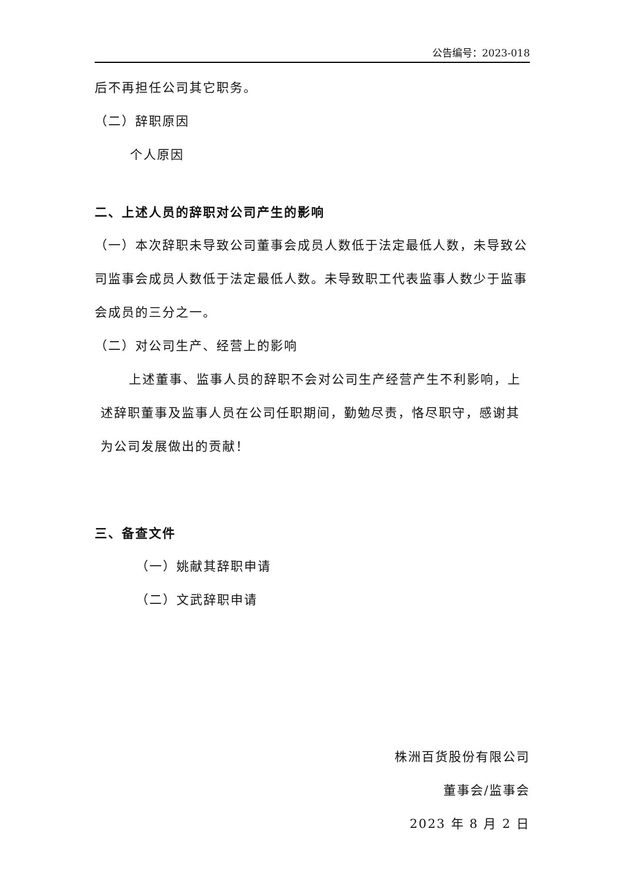公告编号：2023-018
后不再担任公司其它职务。
（二）辞职原因
个人原因
二、上述人员的辞职对公司产生的影响
（一）本次辞职未导致公司董事会成员人数低于法定最低人数，未导致公司监事会成员人数低于法定最低人数。未导致职工代表监事人数少于监事会成员的三分之一。
（二）对公司生产、经营上的影响
上述董事、监事人员的辞职不会对公司生产经营产生不利影响，上述辞职董事及监事人员在公司任职期间，勤勉尽责，恪尽职守，感谢其为公司发展做出的贡献！
三、备查文件
（一）姚献其辞职申请
（二）文武辞职申请
株洲百货股份有限公司
董事会/监事会
2023 年 8 月 2 日